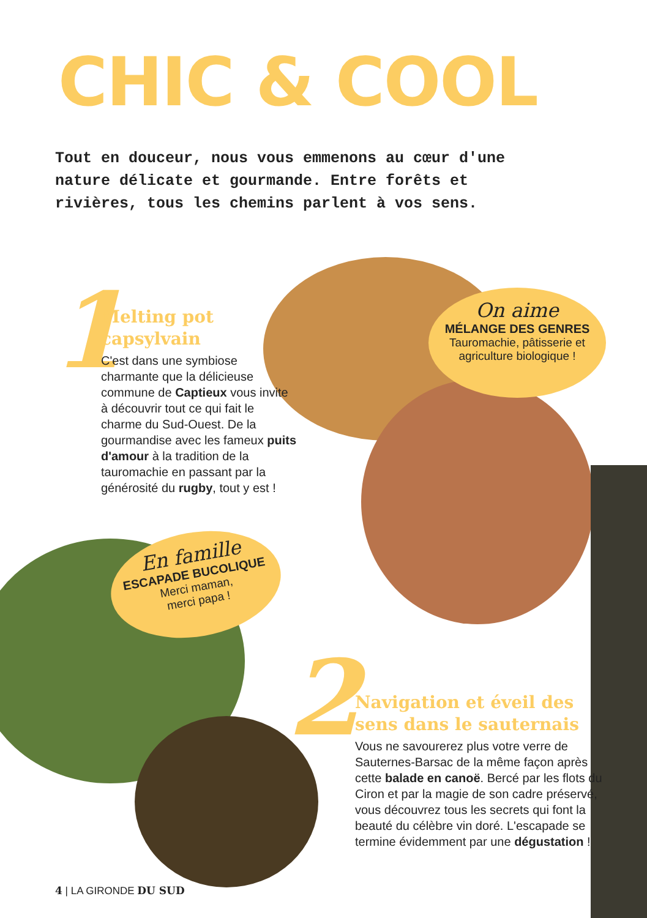CHIC & COOL
Tout en douceur, nous vous emmenons au cœur d'une nature délicate et gourmande. Entre forêts et rivières, tous les chemins parlent à vos sens.
1
Melting pot capsylvain
C'est dans une symbiose charmante que la délicieuse commune de Captieux vous invite à découvrir tout ce qui fait le charme du Sud-Ouest. De la gourmandise avec les fameux puits d'amour à la tradition de la tauromachie en passant par la générosité du rugby, tout y est !
On aime
MÉLANGE DES GENRES
Tauromachie, pâtisserie et agriculture biologique !
En famille
ESCAPADE BUCOLIQUE
Merci maman,
merci papa !
2
Navigation et éveil des sens dans le sauternais
Vous ne savourerez plus votre verre de Sauternes-Barsac de la même façon après cette balade en canoë. Bercé par les flots du Ciron et par la magie de son cadre préservé, vous découvrez tous les secrets qui font la beauté du célèbre vin doré. L'escapade se termine évidemment par une dégustation !
4 | LA GIRONDE DU SUD